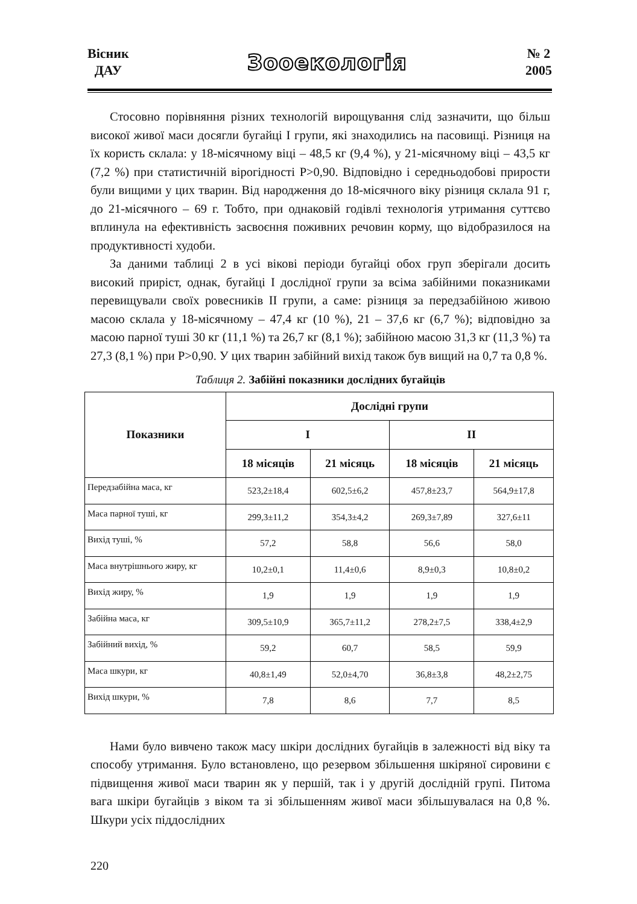Вісник
ДАУ
Зооекологія
№ 2
2005
Стосовно порівняння різних технологій вирощування слід зазначити, що більш високої живої маси досягли бугайці І групи, які знаходились на пасовищі. Різниця на їх користь склала: у 18-місячному віці – 48,5 кг (9,4 %), у 21-місячному віці – 43,5 кг (7,2 %) при статистичній вірогідності Р>0,90. Відповідно і середньодобові прирости були вищими у цих тварин. Від народження до 18-місячного віку різниця склала 91 г, до 21-місячного – 69 г. Тобто, при однаковій годівлі технологія утримання суттєво вплинула на ефективність засвоєння поживних речовин корму, що відобразилося на продуктивності худоби.
За даними таблиці 2 в усі вікові періоди бугайці обох груп зберігали досить високий приріст, однак, бугайці І дослідної групи за всіма забійними показниками перевищували своїх ровесників ІІ групи, а саме: різниця за передзабійною живою масою склала у 18-місячному – 47,4 кг (10 %), 21 – 37,6 кг (6,7 %); відповідно за масою парної туші 30 кг (11,1 %) та 26,7 кг (8,1 %); забійною масою 31,3 кг (11,3 %) та 27,3 (8,1 %) при Р>0,90. У цих тварин забійний вихід також був вищий на 0,7 та 0,8 %.
Таблиця 2. Забійні показники дослідних бугайців
| Показники | Дослідні групи | | | |
| --- | --- | --- | --- | --- |
| | І | | ІІ | |
| | 18 місяців | 21 місяць | 18 місяців | 21 місяць |
| Передзабійна маса, кг | 523,2±18,4 | 602,5±6,2 | 457,8±23,7 | 564,9±17,8 |
| Маса парної туші, кг | 299,3±11,2 | 354,3±4,2 | 269,3±7,89 | 327,6±11 |
| Вихід туші, % | 57,2 | 58,8 | 56,6 | 58,0 |
| Маса внутрішнього жиру, кг | 10,2±0,1 | 11,4±0,6 | 8,9±0,3 | 10,8±0,2 |
| Вихід жиру, % | 1,9 | 1,9 | 1,9 | 1,9 |
| Забійна маса, кг | 309,5±10,9 | 365,7±11,2 | 278,2±7,5 | 338,4±2,9 |
| Забійний вихід, % | 59,2 | 60,7 | 58,5 | 59,9 |
| Маса шкури, кг | 40,8±1,49 | 52,0±4,70 | 36,8±3,8 | 48,2±2,75 |
| Вихід шкури, % | 7,8 | 8,6 | 7,7 | 8,5 |
Нами було вивчено також масу шкіри дослідних бугайців в залежності від віку та способу утримання. Було встановлено, що резервом збільшення шкіряної сировини є підвищення живої маси тварин як у першій, так і у другій дослідній групі. Питома вага шкіри бугайців з віком та зі збільшенням живої маси збільшувалася на 0,8 %. Шкури усіх піддослідних
220